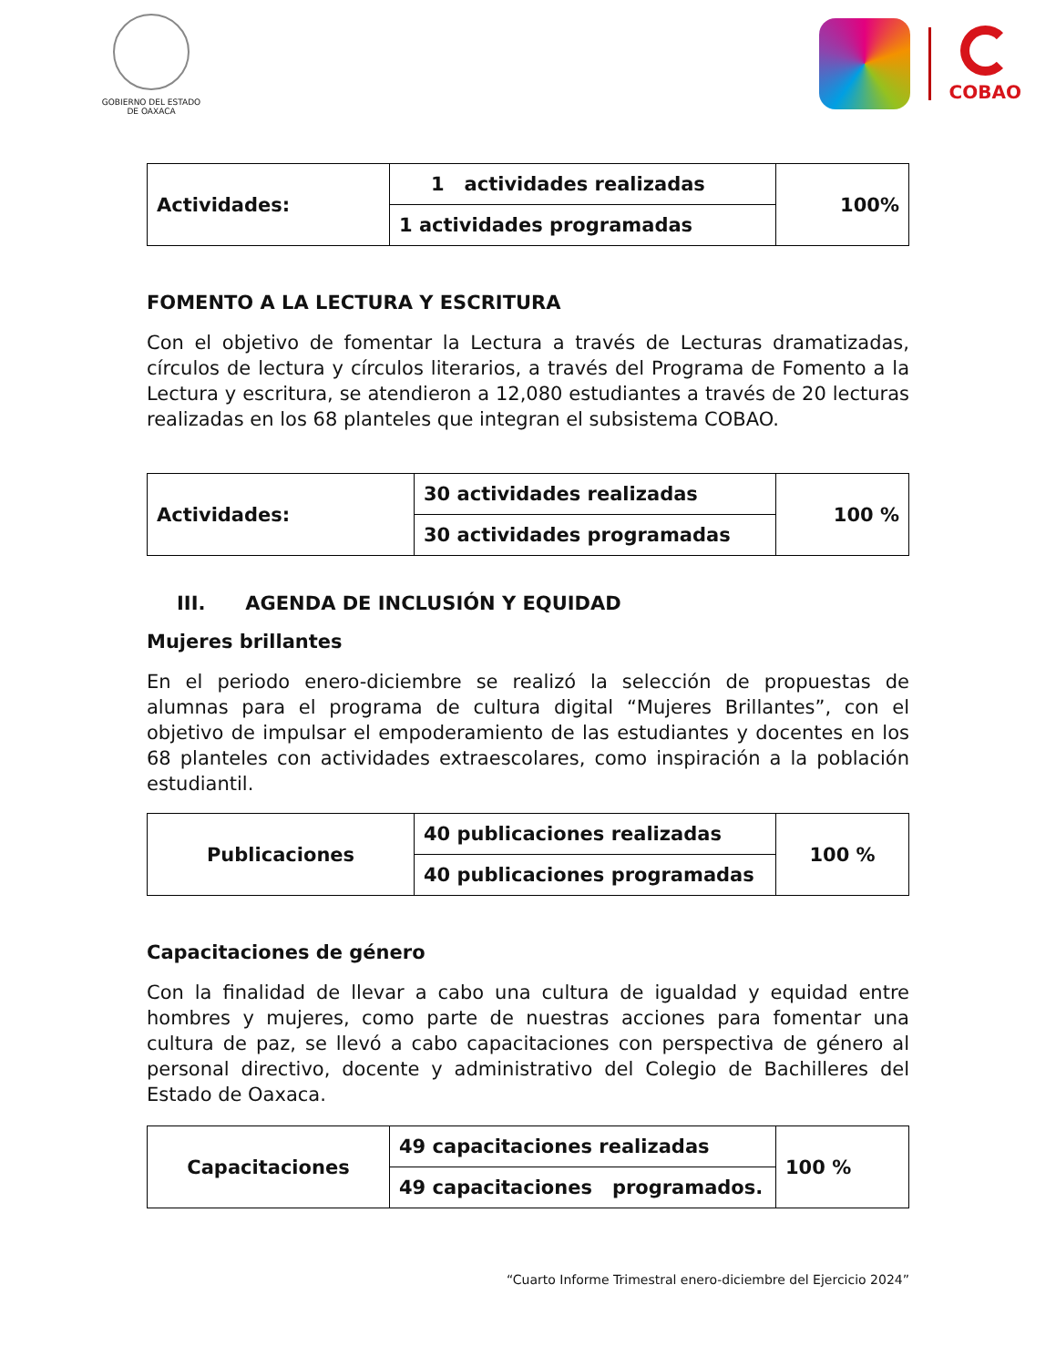GOBIERNO DEL ESTADO
DE OAXACA
COBAO
| Actividades: | 1 actividades realizadas | 100% |
| | 1 actividades programadas | |
FOMENTO A LA LECTURA Y ESCRITURA
Con el objetivo de fomentar la Lectura a través de Lecturas dramatizadas, círculos de lectura y círculos literarios, a través del Programa de Fomento a la Lectura y escritura, se atendieron a 12,080 estudiantes a través de 20 lecturas realizadas en los 68 planteles que integran el subsistema COBAO.
| Actividades: | 30 actividades realizadas | 100 % |
| | 30 actividades programadas | |
III. AGENDA DE INCLUSIÓN Y EQUIDAD
Mujeres brillantes
En el periodo enero-diciembre se realizó la selección de propuestas de alumnas para el programa de cultura digital “Mujeres Brillantes”, con el objetivo de impulsar el empoderamiento de las estudiantes y docentes en los 68 planteles con actividades extraescolares, como inspiración a la población estudiantil.
| Publicaciones | 40 publicaciones realizadas | 100 % |
| | 40 publicaciones programadas | |
Capacitaciones de género
Con la finalidad de llevar a cabo una cultura de igualdad y equidad entre hombres y mujeres, como parte de nuestras acciones para fomentar una cultura de paz, se llevó a cabo capacitaciones con perspectiva de género al personal directivo, docente y administrativo del Colegio de Bachilleres del Estado de Oaxaca.
| Capacitaciones | 49 capacitaciones realizadas | 100 % |
| | 49 capacitaciones programados. | |
“Cuarto Informe Trimestral enero-diciembre del Ejercicio 2024”